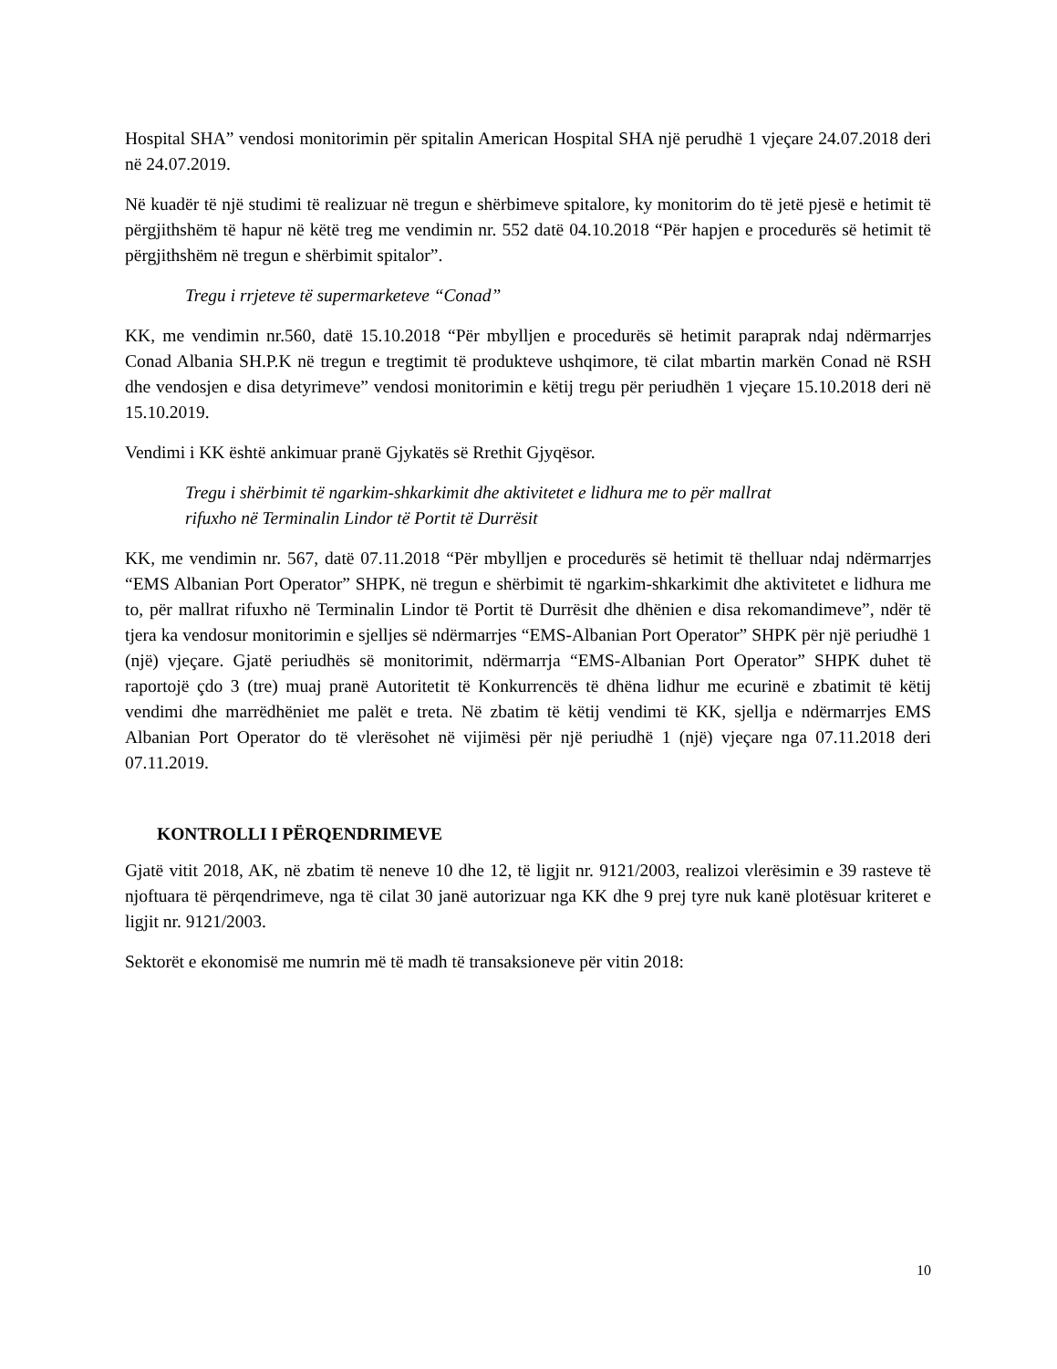Hospital SHA” vendosi monitorimin për spitalin American Hospital SHA një perudhë 1 vjeçare 24.07.2018 deri në 24.07.2019.
Në kuadër të një studimi të realizuar në tregun e shërbimeve spitalore, ky monitorim do të jetë pjesë e hetimit të përgjithshëm të hapur në këtë treg me vendimin nr. 552 datë 04.10.2018 “Për hapjen e procedurës së hetimit të përgjithshëm në tregun e shërbimit spitalor”.
Tregu i rrjeteve të supermarketeve “Conad”
KK, me vendimin nr.560, datë 15.10.2018 “Për mbylljen e procedurës së hetimit paraprak ndaj ndërmarrjes Conad Albania SH.P.K në tregun e tregtimit të produkteve ushqimore, të cilat mbartin markën Conad në RSH dhe vendosjen e disa detyrimeve” vendosi monitorimin e këtij tregu për periudhën 1 vjeçare 15.10.2018 deri në 15.10.2019.
Vendimi i KK është ankimuar pranë Gjykatës së Rrethit Gjyqësor.
Tregu i shërbimit të ngarkim-shkarkimit dhe aktivitetet e lidhura me to për mallrat
rifuxho në Terminalin Lindor të Portit të Durrësit
KK, me vendimin nr. 567, datë 07.11.2018 “Për mbylljen e procedurës së hetimit të thelluar ndaj ndërmarrjes “EMS Albanian Port Operator” SHPK, në tregun e shërbimit të ngarkim-shkarkimit dhe aktivitetet e lidhura me to, për mallrat rifuxho në Terminalin Lindor të Portit të Durrësit dhe dhënien e disa rekomandimeve”, ndër të tjera ka vendosur monitorimin e sjelljes së ndërmarrjes “EMS-Albanian Port Operator” SHPK për një periudhë 1 (një) vjeçare. Gjatë periudhës së monitorimit, ndërmarrja “EMS-Albanian Port Operator” SHPK duhet të raportojë çdo 3 (tre) muaj pranë Autoritetit të Konkurrencës të dhëna lidhur me ecurinë e zbatimit të këtij vendimi dhe marrëdhëniet me palët e treta. Në zbatim të këtij vendimi të KK, sjellja e ndërmarrjes EMS Albanian Port Operator do të vlerësohet në vijimësi për një periudhë 1 (një) vjeçare nga 07.11.2018 deri 07.11.2019.
KONTROLLI I PËRQENDRIMEVE
Gjatë vitit 2018, AK, në zbatim të neneve 10 dhe 12, të ligjit nr. 9121/2003, realizoi vlerësimin e 39 rasteve të njoftuara të përqendrimeve, nga të cilat 30 janë autorizuar nga KK dhe 9 prej tyre nuk kanë plotësuar kriteret e ligjit nr. 9121/2003.
Sektorët e ekonomisë me numrin më të madh të transaksioneve për vitin 2018:
10